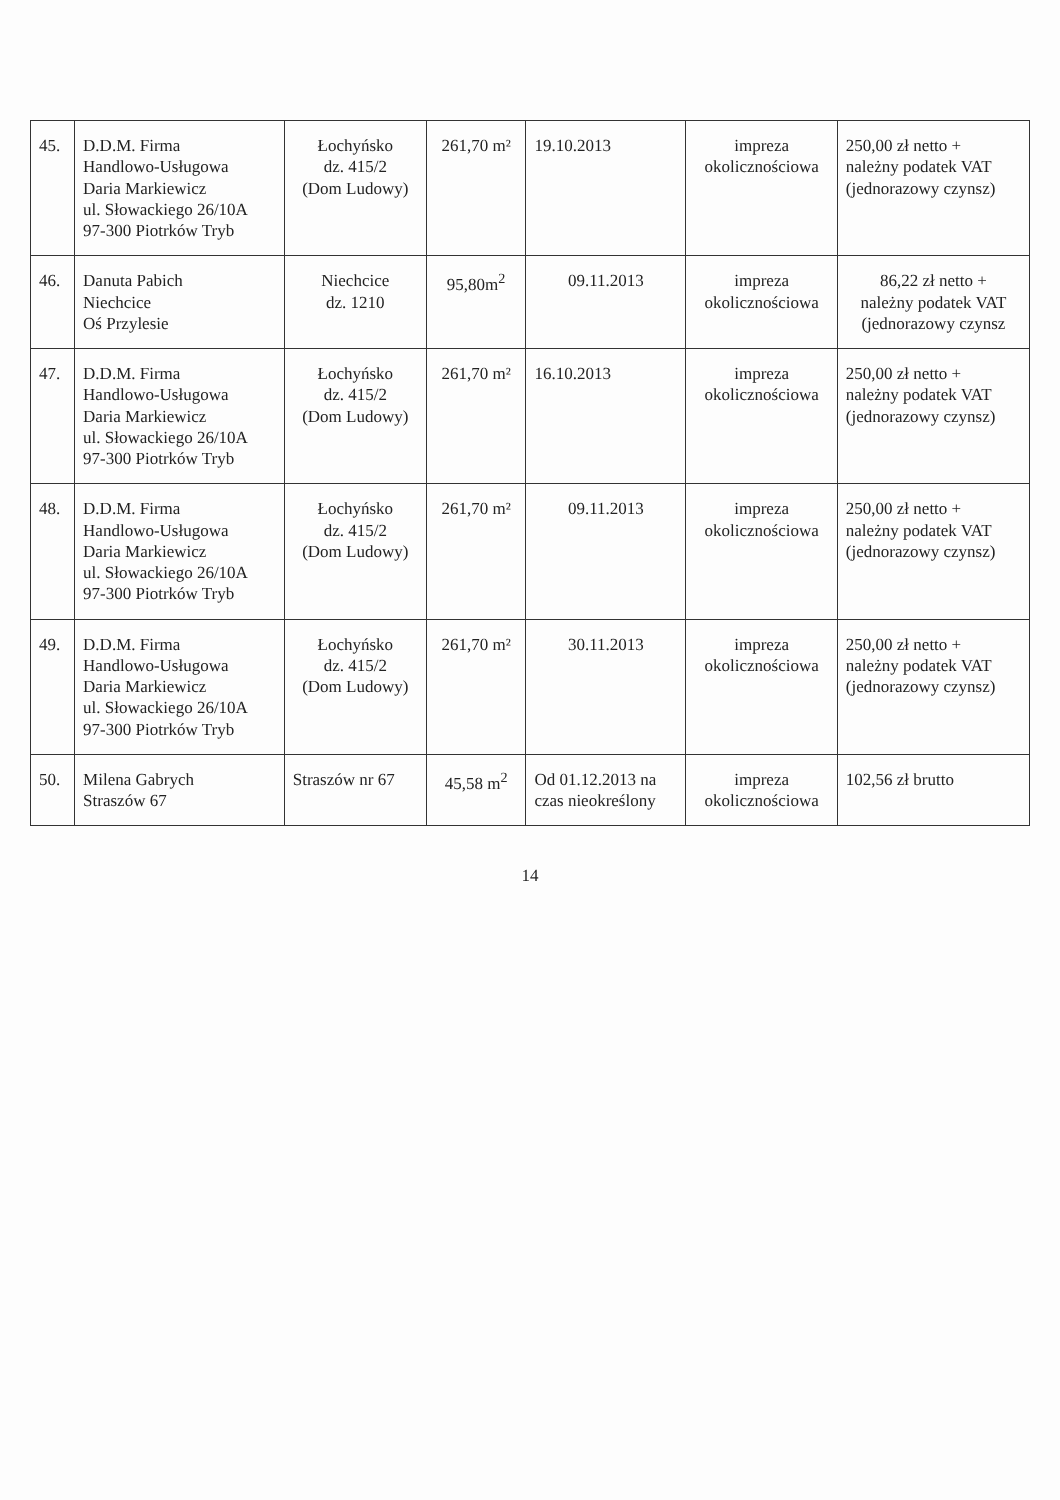| 45. | D.D.M. Firma Handlowo-Usługowa Daria Markiewicz ul. Słowackiego 26/10A 97-300 Piotrków Tryb | Łochyńsko dz. 415/2 (Dom Ludowy) | 261,70 m² | 19.10.2013 | impreza okolicznościowa | 250,00 zł netto + należny podatek VAT (jednorazowy czynsz) |
| 46. | Danuta Pabich Niechcice Oś Przylesie | Niechcice dz. 1210 | 95,80m<sup>2</sup> | 09.11.2013 | impreza okolicznościowa | 86,22 zł netto + należny podatek VAT (jednorazowy czynsz |
| 47. | D.D.M. Firma Handlowo-Usługowa Daria Markiewicz ul. Słowackiego 26/10A 97-300 Piotrków Tryb | Łochyńsko dz. 415/2 (Dom Ludowy) | 261,70 m² | 16.10.2013 | impreza okolicznościowa | 250,00 zł netto + należny podatek VAT (jednorazowy czynsz) |
| 48. | D.D.M. Firma Handlowo-Usługowa Daria Markiewicz ul. Słowackiego 26/10A 97-300 Piotrków Tryb | Łochyńsko dz. 415/2 (Dom Ludowy) | 261,70 m² | 09.11.2013 | impreza okolicznościowa | 250,00 zł netto + należny podatek VAT (jednorazowy czynsz) |
| 49. | D.D.M. Firma Handlowo-Usługowa Daria Markiewicz ul. Słowackiego 26/10A 97-300 Piotrków Tryb | Łochyńsko dz. 415/2 (Dom Ludowy) | 261,70 m² | 30.11.2013 | impreza okolicznościowa | 250,00 zł netto + należny podatek VAT (jednorazowy czynsz) |
| 50. | Milena Gabrych Straszów 67 | Straszów nr 67 | 45,58 m<sup>2</sup> | Od 01.12.2013 na czas nieokreślony | impreza okolicznościowa | 102,56 zł brutto |
14